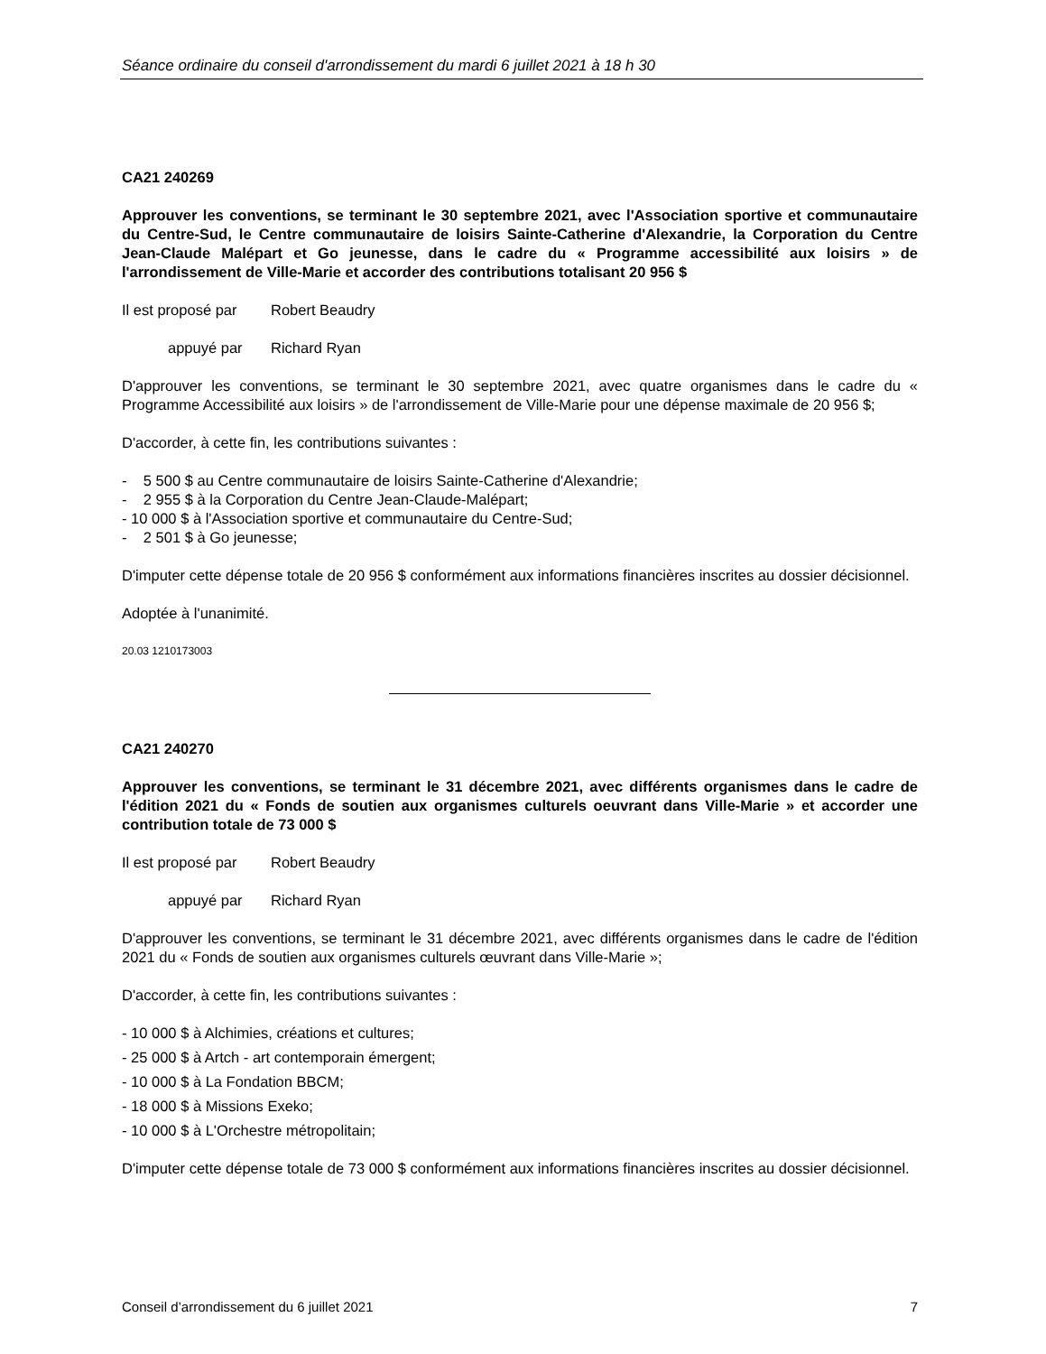Séance ordinaire du conseil d'arrondissement du mardi 6 juillet 2021 à 18 h 30
CA21 240269
Approuver les conventions, se terminant le 30 septembre 2021, avec l'Association sportive et communautaire du Centre-Sud, le Centre communautaire de loisirs Sainte-Catherine d'Alexandrie, la Corporation du Centre Jean-Claude Malépart et Go jeunesse, dans le cadre du « Programme accessibilité aux loisirs » de l'arrondissement de Ville-Marie et accorder des contributions totalisant 20 956 $
Il est proposé par Robert Beaudry
appuyé par Richard Ryan
D'approuver les conventions, se terminant le 30 septembre 2021, avec quatre organismes dans le cadre du « Programme Accessibilité aux loisirs » de l'arrondissement de Ville-Marie pour une dépense maximale de 20 956 $;
D'accorder, à cette fin, les contributions suivantes :
- 5 500 $ au Centre communautaire de loisirs Sainte-Catherine d'Alexandrie;
- 2 955 $ à la Corporation du Centre Jean-Claude-Malépart;
- 10 000 $ à l'Association sportive et communautaire du Centre-Sud;
- 2 501 $ à Go jeunesse;
D'imputer cette dépense totale de 20 956 $ conformément aux informations financières inscrites au dossier décisionnel.
Adoptée à l'unanimité.
20.03 1210173003
CA21 240270
Approuver les conventions, se terminant le 31 décembre 2021, avec différents organismes dans le cadre de l'édition 2021 du « Fonds de soutien aux organismes culturels oeuvrant dans Ville-Marie » et accorder une contribution totale de 73 000 $
Il est proposé par Robert Beaudry
appuyé par Richard Ryan
D'approuver les conventions, se terminant le 31 décembre 2021, avec différents organismes dans le cadre de l'édition 2021 du « Fonds de soutien aux organismes culturels œuvrant dans Ville-Marie »;
D'accorder, à cette fin, les contributions suivantes :
- 10 000 $ à Alchimies, créations et cultures;
- 25 000 $ à Artch - art contemporain émergent;
- 10 000 $ à La Fondation BBCM;
- 18 000 $ à Missions Exeko;
- 10 000 $ à L'Orchestre métropolitain;
D'imputer cette dépense totale de 73 000 $ conformément aux informations financières inscrites au dossier décisionnel.
Conseil d’arrondissement du 6 juillet 2021 7